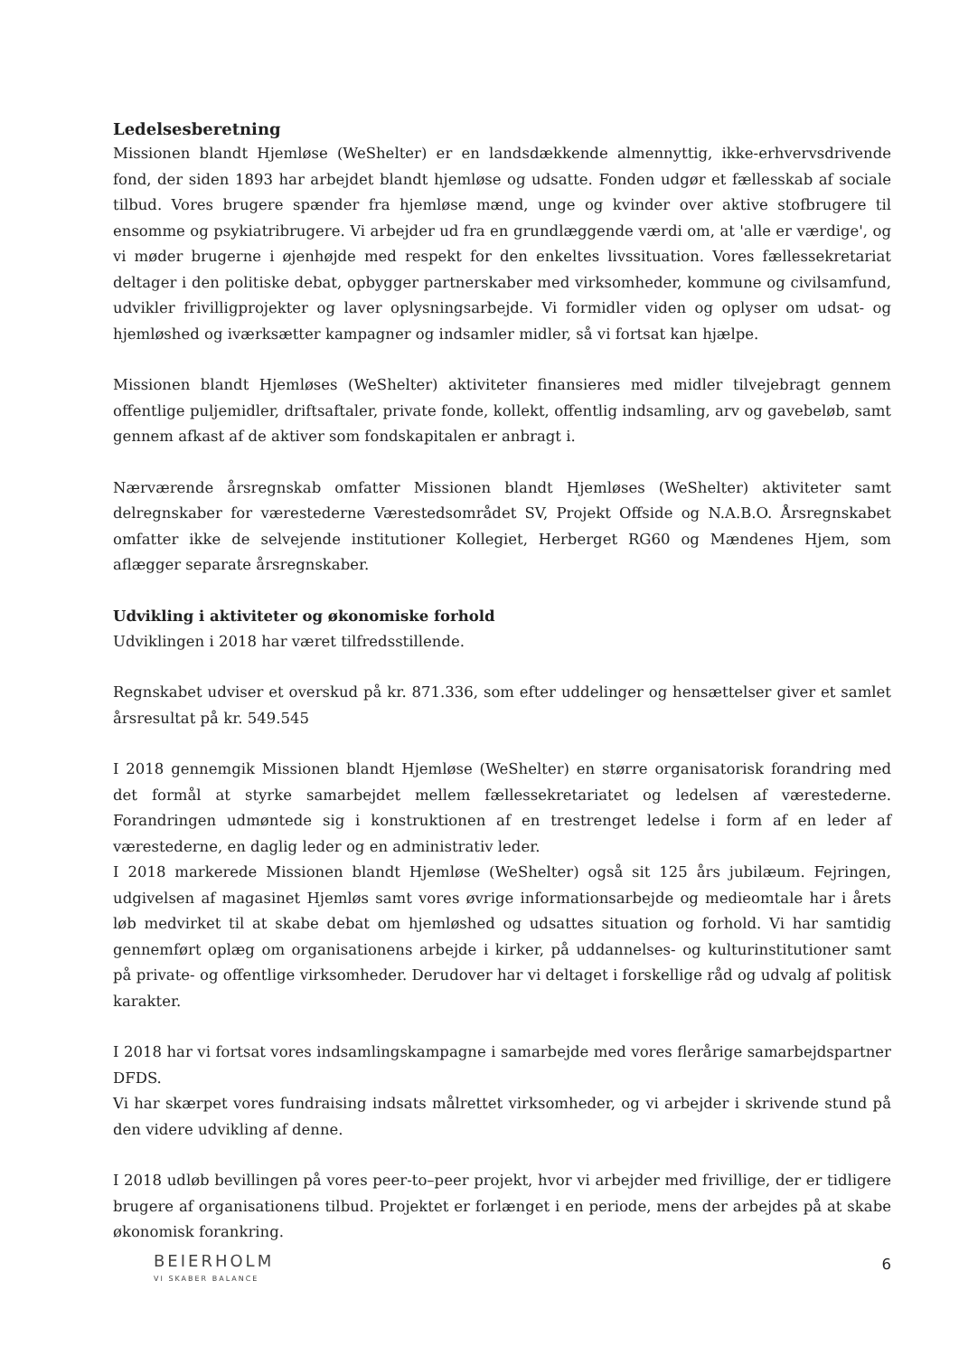Ledelsesberetning
Missionen blandt Hjemløse (WeShelter) er en landsdækkende almennyttig, ikke-erhvervsdrivende fond, der siden 1893 har arbejdet blandt hjemløse og udsatte. Fonden udgør et fællesskab af sociale tilbud. Vores brugere spænder fra hjemløse mænd, unge og kvinder over aktive stofbrugere til ensomme og psykiatribrugere. Vi arbejder ud fra en grundlæggende værdi om, at 'alle er værdige', og vi møder brugerne i øjenhøjde med respekt for den enkeltes livssituation. Vores fællessekretariat deltager i den politiske debat, opbygger partnerskaber med virksomheder, kommune og civilsamfund, udvikler frivilligprojekter og laver oplysningsarbejde. Vi formidler viden og oplyser om udsat- og hjemløshed og iværksætter kampagner og indsamler midler, så vi fortsat kan hjælpe.
Missionen blandt Hjemløses (WeShelter) aktiviteter finansieres med midler tilvejebragt gennem offentlige puljemidler, driftsaftaler, private fonde, kollekt, offentlig indsamling, arv og gavebeløb, samt gennem afkast af de aktiver som fondskapitalen er anbragt i.
Nærværende årsregnskab omfatter Missionen blandt Hjemløses (WeShelter) aktiviteter samt delregnskaber for værestederne Værestedsområdet SV, Projekt Offside og N.A.B.O. Årsregnskabet omfatter ikke de selvejende institutioner Kollegiet, Herberget RG60 og Mændenes Hjem, som aflægger separate årsregnskaber.
Udvikling i aktiviteter og økonomiske forhold
Udviklingen i 2018 har været tilfredsstillende.
Regnskabet udviser et overskud på kr. 871.336, som efter uddelinger og hensættelser giver et samlet årsresultat på kr. 549.545
I 2018 gennemgik Missionen blandt Hjemløse (WeShelter) en større organisatorisk forandring med det formål at styrke samarbejdet mellem fællessekretariatet og ledelsen af værestederne. Forandringen udmøntede sig i konstruktionen af en trestrenget ledelse i form af en leder af værestederne, en daglig leder og en administrativ leder.
I 2018 markerede Missionen blandt Hjemløse (WeShelter) også sit 125 års jubilæum. Fejringen, udgivelsen af magasinet Hjemløs samt vores øvrige informationsarbejde og medieomtale har i årets løb medvirket til at skabe debat om hjemløshed og udsattes situation og forhold. Vi har samtidig gennemført oplæg om organisationens arbejde i kirker, på uddannelses- og kulturinstitutioner samt på private- og offentlige virksomheder. Derudover har vi deltaget i forskellige råd og udvalg af politisk karakter.
I 2018 har vi fortsat vores indsamlingskampagne i samarbejde med vores flerårige samarbejdspartner DFDS.
Vi har skærpet vores fundraising indsats målrettet virksomheder, og vi arbejder i skrivende stund på den videre udvikling af denne.
I 2018 udløb bevillingen på vores peer-to–peer projekt, hvor vi arbejder med frivillige, der er tidligere brugere af organisationens tilbud. Projektet er forlænget i en periode, mens der arbejdes på at skabe økonomisk forankring.
BEIERHOLM
VI SKABER BALANCE
6